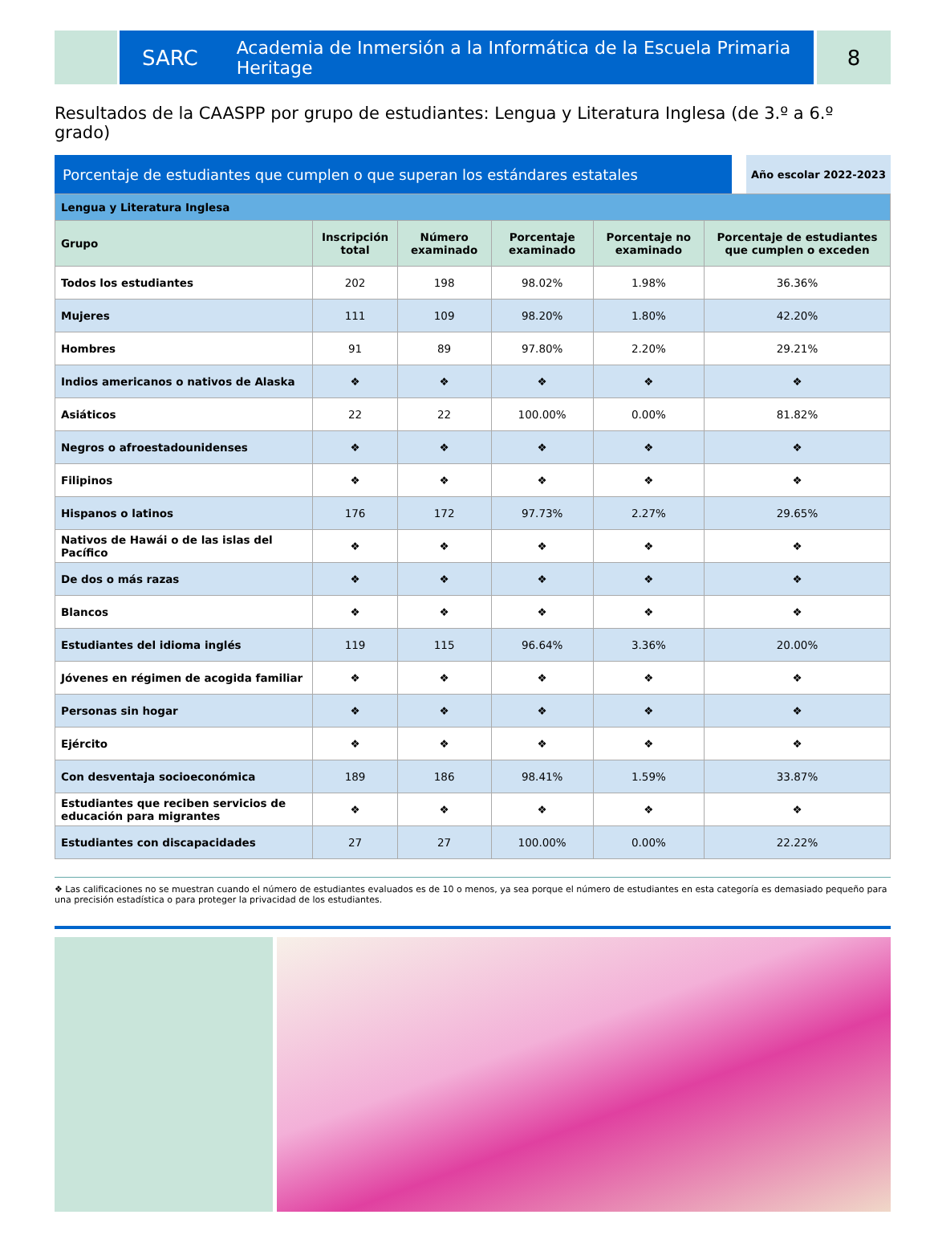SARC Academia de Inmersión a la Informática de la Escuela Primaria Heritage
8
Resultados de la CAASPP por grupo de estudiantes: Lengua y Literatura Inglesa (de 3.º a 6.º grado)
Porcentaje de estudiantes que cumplen o que superan los estándares estatales
Año escolar 2022-2023
| Lengua y Literatura Inglesa | | | | | |
| Grupo | Inscripción total | Número examinado | Porcentaje examinado | Porcentaje no examinado | Porcentaje de estudiantes que cumplen o exceden |
| Todos los estudiantes | 202 | 198 | 98.02% | 1.98% | 36.36% |
| Mujeres | 111 | 109 | 98.20% | 1.80% | 42.20% |
| Hombres | 91 | 89 | 97.80% | 2.20% | 29.21% |
| Indios americanos o nativos de Alaska | ❖ | ❖ | ❖ | ❖ | ❖ |
| Asiáticos | 22 | 22 | 100.00% | 0.00% | 81.82% |
| Negros o afroestadounidenses | ❖ | ❖ | ❖ | ❖ | ❖ |
| Filipinos | ❖ | ❖ | ❖ | ❖ | ❖ |
| Hispanos o latinos | 176 | 172 | 97.73% | 2.27% | 29.65% |
| Nativos de Hawái o de las islas del Pacífico | ❖ | ❖ | ❖ | ❖ | ❖ |
| De dos o más razas | ❖ | ❖ | ❖ | ❖ | ❖ |
| Blancos | ❖ | ❖ | ❖ | ❖ | ❖ |
| Estudiantes del idioma inglés | 119 | 115 | 96.64% | 3.36% | 20.00% |
| Jóvenes en régimen de acogida familiar | ❖ | ❖ | ❖ | ❖ | ❖ |
| Personas sin hogar | ❖ | ❖ | ❖ | ❖ | ❖ |
| Ejército | ❖ | ❖ | ❖ | ❖ | ❖ |
| Con desventaja socioeconómica | 189 | 186 | 98.41% | 1.59% | 33.87% |
| Estudiantes que reciben servicios de educación para migrantes | ❖ | ❖ | ❖ | ❖ | ❖ |
| Estudiantes con discapacidades | 27 | 27 | 100.00% | 0.00% | 22.22% |
❖ Las calificaciones no se muestran cuando el número de estudiantes evaluados es de 10 o menos, ya sea porque el número de estudiantes en esta categoría es demasiado pequeño para una precisión estadística o para proteger la privacidad de los estudiantes.